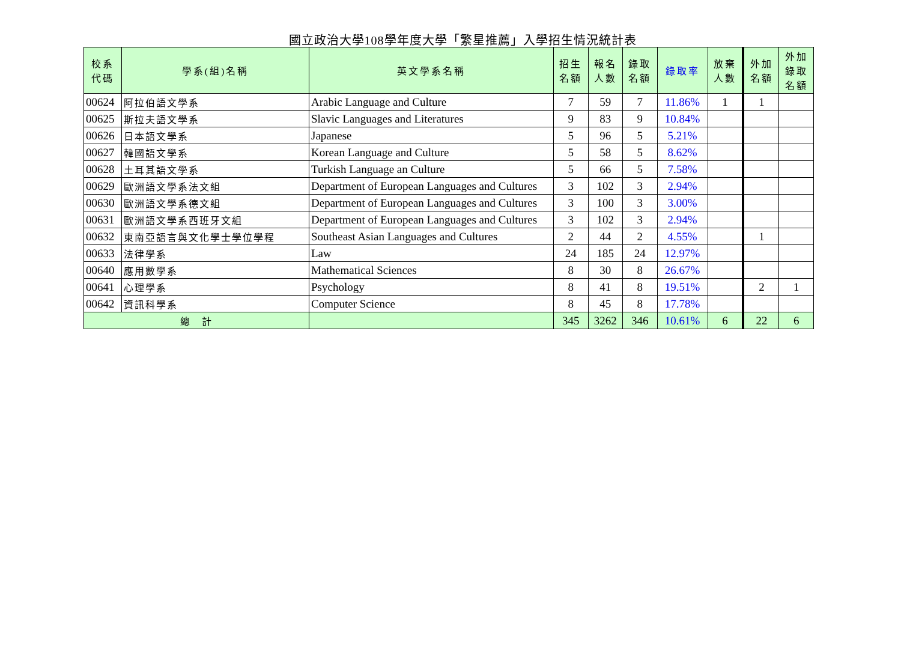國立政治大學108學年度大學「繁星推薦」入學招生情況統計表
| 校系 代碼 | 學系(組)名稱 | 英文學系名稱 | 招生 名額 | 報名 人數 | 錄取 名額 | 錄取率 | 放棄 人數 | 外加 名額 | 外加 錄取 名額 |
| --- | --- | --- | --- | --- | --- | --- | --- | --- | --- |
| 00624 | 阿拉伯語文學系 | Arabic Language and Culture | 7 | 59 | 7 | 11.86% | 1 | 1 | |
| 00625 | 斯拉夫語文學系 | Slavic Languages and Literatures | 9 | 83 | 9 | 10.84% | | | |
| 00626 | 日本語文學系 | Japanese | 5 | 96 | 5 | 5.21% | | | |
| 00627 | 韓國語文學系 | Korean Language and Culture | 5 | 58 | 5 | 8.62% | | | |
| 00628 | 土耳其語文學系 | Turkish Language an Culture | 5 | 66 | 5 | 7.58% | | | |
| 00629 | 歐洲語文學系法文組 | Department of European Languages and Cultures | 3 | 102 | 3 | 2.94% | | | |
| 00630 | 歐洲語文學系德文組 | Department of European Languages and Cultures | 3 | 100 | 3 | 3.00% | | | |
| 00631 | 歐洲語文學系西班牙文組 | Department of European Languages and Cultures | 3 | 102 | 3 | 2.94% | | | |
| 00632 | 東南亞語言與文化學士學位學程 | Southeast Asian Languages and Cultures | 2 | 44 | 2 | 4.55% | | 1 | |
| 00633 | 法律學系 | Law | 24 | 185 | 24 | 12.97% | | | |
| 00640 | 應用數學系 | Mathematical Sciences | 8 | 30 | 8 | 26.67% | | | |
| 00641 | 心理學系 | Psychology | 8 | 41 | 8 | 19.51% | | 2 | 1 |
| 00642 | 資訊科學系 | Computer Science | 8 | 45 | 8 | 17.78% | | | |
| 總 計 | | | 345 | 3262 | 346 | 10.61% | 6 | 22 | 6 |